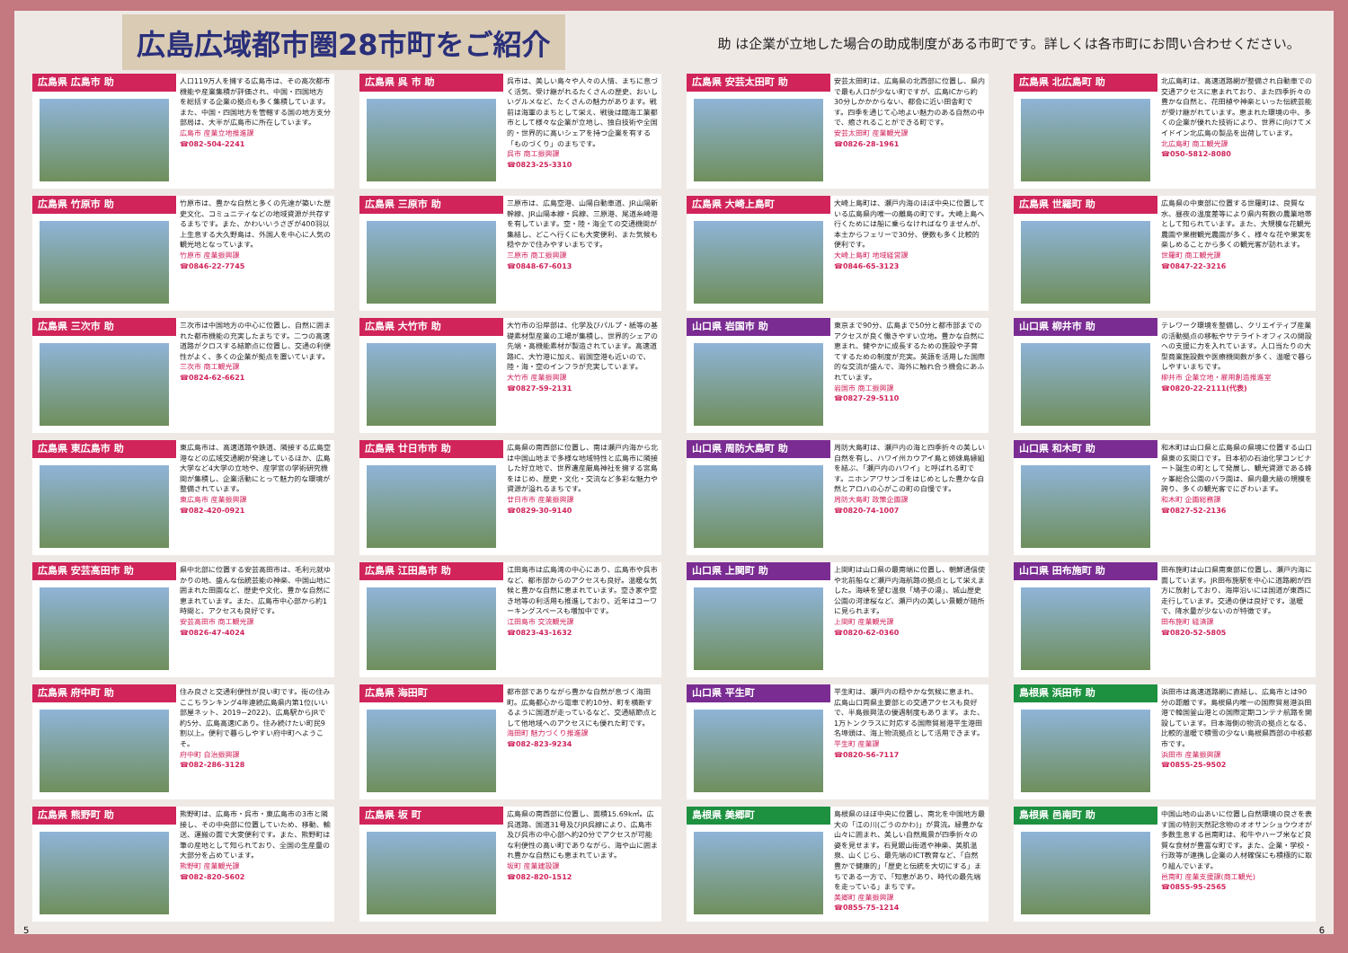広島広域都市圏28市町をご紹介
助 は企業が立地した場合の助成制度がある市町です。詳しくは各市町にお問い合わせください。
広島県 広島市 助
人口119万人を擁する広島市は、その高次都市機能や産業集積が評価され、中国・四国地方を総括する企業の拠点も多く集積しています。また、中国・四国地方を管轄する国の地方支分部局は、大半が広島市に所在しています。
広島市 産業立地推進課
☎082-504-2241
広島県 呉 市 助
呉市は、美しい島々や人々の人情、まちに息づく活気、受け継がれるたくさんの歴史、おいしいグルメなど、たくさんの魅力があります。戦前は海軍のまちとして栄え、戦後は臨海工業都市として様々な企業が立地し、独自技術や全国的・世界的に高いシェアを持つ企業を有する「ものづくり」のまちです。
呉市 商工振興課
☎0823-25-3310
広島県 安芸太田町 助
安芸太田町は、広島県の北西部に位置し、県内で最も人口が少ない町ですが、広島ICから約30分しかかからない、都会に近い田舎町です。四季を通じて心地よい魅力のある自然の中で、癒されることができる町です。
安芸太田町 産業観光課
☎0826-28-1961
広島県 北広島町 助
北広島町は、高速道路網が整備され自動車での交通アクセスに恵まれており、また四季折々の豊かな自然と、花田植や神楽といった伝統芸能が受け継がれています。恵まれた環境の中、多くの企業が優れた技術により、世界に向けてメイドイン北広島の製品を出荷しています。
北広島町 商工観光課
☎050-5812-8080
広島県 竹原市 助
竹原市は、豊かな自然と多くの先達が築いた歴史文化、コミュニティなどの地域資源が共存するまちです。また、かわいいうさぎが400羽以上生息する大久野島は、外国人を中心に人気の観光地となっています。
竹原市 産業振興課
☎0846-22-7745
広島県 三原市 助
三原市は、広島空港、山陽自動車道、JR山陽新幹線、JR山陽本線・呉線、三原港、尾道糸崎港を有しています。空・陸・海全ての交通機関が集結し、どこへ行くにも大変便利、また気候も穏やかで住みやすいまちです。
三原市 商工振興課
☎0848-67-6013
広島県 大崎上島町
大崎上島町は、瀬戸内海のほぼ中央に位置している広島県内唯一の離島の町です。大崎上島へ行くためには船に乗らなければなりませんが、本土からフェリーで30分、便数も多く比較的便利です。
大崎上島町 地域経営課
☎0846-65-3123
広島県 世羅町 助
広島県の中東部に位置する世羅町は、良質な水、昼夜の温度差等により県内有数の農業地帯として知られています。また、大規模な花観光農園や果樹観光農園が多く、様々な花や果実を楽しめることから多くの観光客が訪れます。
世羅町 商工観光課
☎0847-22-3216
広島県 三次市 助
三次市は中国地方の中心に位置し、自然に囲まれた都市機能の充実したまちです。二つの高速道路がクロスする結節点に位置し、交通の利便性がよく、多くの企業が拠点を置いています。
三次市 商工観光課
☎0824-62-6621
広島県 大竹市 助
大竹市の沿岸部は、化学及びパルプ・紙等の基礎素材型産業の工場が集積し、世界的シェアの先端・高機能素材が製造されています。高速道路IC、大竹港に加え、岩国空港も近いので、陸・海・空のインフラが充実しています。
大竹市 産業振興課
☎0827-59-2131
山口県 岩国市 助
東京まで90分、広島まで50分と都市部までのアクセスが良く働きやすい立地。豊かな自然に恵まれ、健やかに成長するための施設や子育てするための制度が充実。英語を活用した国際的な交流が盛んで、海外に触れ合う機会にあふれています。
岩国市 商工振興課
☎0827-29-5110
山口県 柳井市 助
テレワーク環境を整備し、クリエイティブ産業の活動拠点の移転やサテライトオフィスの開設への支援に力を入れています。人口当たりの大型商業施設数や医療機関数が多く、温暖で暮らしやすいまちです。
柳井市 企業立地・雇用創造推進室
☎0820-22-2111(代表)
広島県 東広島市 助
東広島市は、高速道路や鉄道、隣接する広島空港などの広域交通網が発達しているほか、広島大学など4大学の立地や、産学官の学術研究機関が集積し、企業活動にとって魅力的な環境が整備されています。
東広島市 産業振興課
☎082-420-0921
広島県 廿日市市 助
広島県の南西部に位置し、南は瀬戸内海から北は中国山地まで多様な地域特性と広島市に隣接した好立地で、世界遺産厳島神社を擁する宮島をはじめ、歴史・文化・交流など多彩な魅力や資源が溢れるまちです。
廿日市市 産業振興課
☎0829-30-9140
山口県 周防大島町 助
周防大島町は、瀬戸内の海と四季折々の美しい自然を有し、ハワイ州カウアイ島と姉妹島縁組を結ぶ、「瀬戸内のハワイ」と呼ばれる町です。ニホンアワサンゴをはじめとした豊かな自然とアロハの心がこの町の自慢です。
周防大島町 政策企画課
☎0820-74-1007
山口県 和木町 助
和木町は山口県と広島県の県境に位置する山口県東の玄関口です。日本初の石油化学コンビナート誕生の町として発展し、観光資源である蜂ヶ峯総合公園のバラ園は、県内最大級の規模を誇り、多くの観光客でにぎわいます。
和木町 企画総務課
☎0827-52-2136
広島県 安芸高田市 助
県中北部に位置する安芸高田市は、毛利元就ゆかりの地、盛んな伝統芸能の神楽、中国山地に囲まれた田園など、歴史や文化、豊かな自然に恵まれています。また、広島市中心部から約1時間と、アクセスも良好です。
安芸高田市 商工観光課
☎0826-47-4024
広島県 江田島市 助
江田島市は広島湾の中心にあり、広島市や呉市など、都市部からのアクセスも良好。温暖な気候と豊かな自然に恵まれています。空き家や空き地等の利活用も推進しており、近年はコーワーキングスペースも増加中です。
江田島市 交流観光課
☎0823-43-1632
山口県 上関町 助
上関町は山口県の最南端に位置し、朝鮮通信使や北前船など瀬戸内海航路の拠点として栄えました。海峡を望む温泉「鳩子の湯」、城山歴史公園の河津桜など、瀬戸内の美しい景観が随所に見られます。
上関町 産業観光課
☎0820-62-0360
山口県 田布施町 助
田布施町は山口県南東部に位置し、瀬戸内海に面しています。JR田布施駅を中心に道路網が四方に放射しており、海岸沿いには国道が東西に走行しています。交通の便は良好です。温暖で、降水量が少ないのが特徴です。
田布施町 経済課
☎0820-52-5805
広島県 府中町 助
住み良さと交通利便性が良い町です。街の住みここちランキング4年連続広島県内第1位(いい部屋ネット、2019~2022)、広島駅からJRで約5分、広島高速ICあり。住み続けたい町民9割以上。便利で暮らしやすい府中町へようこそ。
府中町 自治振興課
☎082-286-3128
広島県 海田町
都市部でありながら豊かな自然が息づく海田町。広島都心から電車で約10分、町を横断するように国道が走っているなど、交通結節点として他地域へのアクセスにも優れた町です。
海田町 魅力づくり推進課
☎082-823-9234
山口県 平生町
平生町は、瀬戸内の穏やかな気候に恵まれ、広島山口両県主要部との交通アクセスも良好で、半島振興法の優遇制度もあります。また、1万トンクラスに対応する国際貿易港平生港田名埠頭は、海上物流拠点として活用できます。
平生町 産業課
☎0820-56-7117
島根県 浜田市 助
浜田市は高速道路網に直結し、広島市とは90分の距離です。島根県内唯一の国際貿易港浜田港で韓国釜山港との国際定期コンテナ航路を開設しています。日本海側の物流の拠点となる、比較的温暖で積雪の少ない島根県西部の中核都市です。
浜田市 産業振興課
☎0855-25-9502
広島県 熊野町 助
熊野町は、広島市・呉市・東広島市の3市と隣接し、その中央部に位置していため、移動、輸送、運搬の面で大変便利です。また、熊野町は筆の産地として知られており、全国の生産量の大部分を占めています。
熊野町 産業観光課
☎082-820-5602
広島県 坂 町
広島県の南西部に位置し、面積15.69k㎡。広呉道路、国道31号及びJR呉線により、広島市及び呉市の中心部へ約20分でアクセスが可能な利便性の高い町でありながら、海や山に囲まれ豊かな自然にも恵まれています。
坂町 産業建設課
☎082-820-1512
島根県 美郷町
島根県のほぼ中央に位置し、南北を中国地方最大の「江の川(ごうのかわ)」が貫流。緑豊かな山々に囲まれ、美しい自然風景が四季折々の姿を見せます。石見銀山街道や神楽、美肌温泉、山くじら、最先端のICT教育など、「自然豊かで健康的」「歴史と伝統を大切にする」まちである一方で、「知恵があり、時代の最先端を走っている」まちです。
美郷町 産業振興課
☎0855-75-1214
島根県 邑南町 助
中国山地の山あいに位置し自然環境の良さを表す国の特別天然記念物のオオサンショウウオが多数生息する邑南町は、和牛やハーブ米など良質な食材が豊富な町です。また、企業・学校・行政等が連携し企業の人材確保にも積極的に取り組んでいます。
邑南町 産業支援課(商工観光)
☎0855-95-2565
5 6